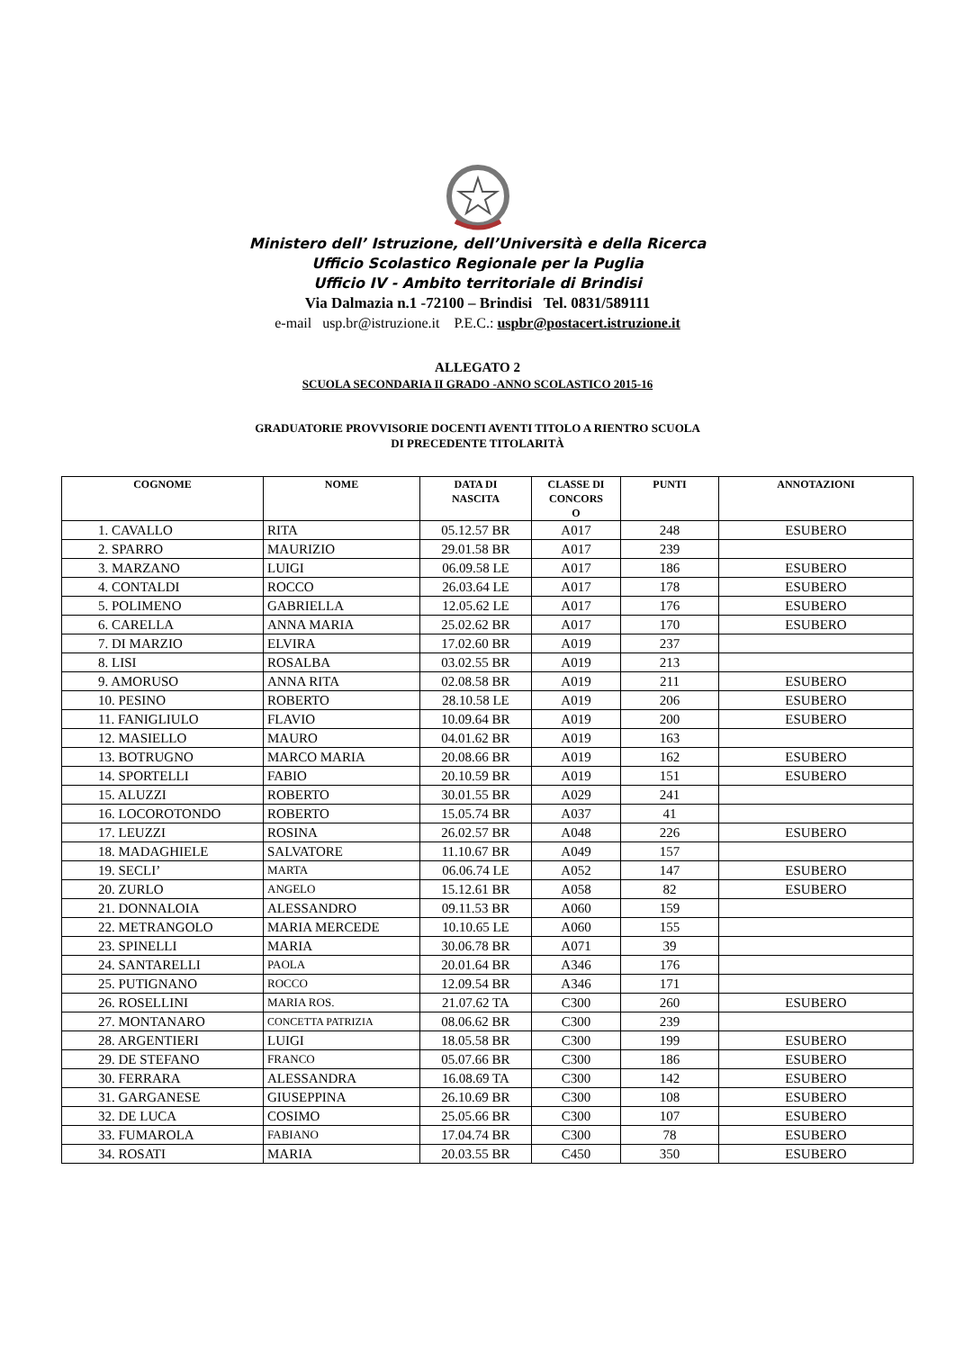Ministero dell’ Istruzione, dell’Università e della Ricerca
Ufficio Scolastico Regionale per la Puglia
Ufficio IV - Ambito territoriale di Brindisi
Via Dalmazia n.1 -72100 – Brindisi Tel. 0831/589111
e-mail usp.br@istruzione.it P.E.C.: uspbr@postacert.istruzione.it
ALLEGATO 2
SCUOLA SECONDARIA II GRADO -ANNO SCOLASTICO 2015-16
GRADUATORIE PROVVISORIE DOCENTI AVENTI TITOLO A RIENTRO SCUOLA
DI PRECEDENTE TITOLARITÀ
| COGNOME | NOME | DATA DI NASCITA | CLASSE DI CONCORS O | PUNTI | ANNOTAZIONI |
| --- | --- | --- | --- | --- | --- |
| 1. CAVALLO | RITA | 05.12.57 BR | A017 | 248 | ESUBERO |
| 2. SPARRO | MAURIZIO | 29.01.58 BR | A017 | 239 | |
| 3. MARZANO | LUIGI | 06.09.58 LE | A017 | 186 | ESUBERO |
| 4. CONTALDI | ROCCO | 26.03.64 LE | A017 | 178 | ESUBERO |
| 5. POLIMENO | GABRIELLA | 12.05.62 LE | A017 | 176 | ESUBERO |
| 6. CARELLA | ANNA MARIA | 25.02.62 BR | A017 | 170 | ESUBERO |
| 7. DI MARZIO | ELVIRA | 17.02.60 BR | A019 | 237 | |
| 8. LISI | ROSALBA | 03.02.55 BR | A019 | 213 | |
| 9. AMORUSO | ANNA RITA | 02.08.58 BR | A019 | 211 | ESUBERO |
| 10. PESINO | ROBERTO | 28.10.58 LE | A019 | 206 | ESUBERO |
| 11. FANIGLIULO | FLAVIO | 10.09.64 BR | A019 | 200 | ESUBERO |
| 12. MASIELLO | MAURO | 04.01.62 BR | A019 | 163 | |
| 13. BOTRUGNO | MARCO MARIA | 20.08.66 BR | A019 | 162 | ESUBERO |
| 14. SPORTELLI | FABIO | 20.10.59 BR | A019 | 151 | ESUBERO |
| 15. ALUZZI | ROBERTO | 30.01.55 BR | A029 | 241 | |
| 16. LOCOROTONDO | ROBERTO | 15.05.74 BR | A037 | 41 | |
| 17. LEUZZI | ROSINA | 26.02.57 BR | A048 | 226 | ESUBERO |
| 18. MADAGHIELE | SALVATORE | 11.10.67 BR | A049 | 157 | |
| 19. SECLI’ | MARTA | 06.06.74 LE | A052 | 147 | ESUBERO |
| 20. ZURLO | ANGELO | 15.12.61 BR | A058 | 82 | ESUBERO |
| 21. DONNALOIA | ALESSANDRO | 09.11.53 BR | A060 | 159 | |
| 22. METRANGOLO | MARIA MERCEDE | 10.10.65 LE | A060 | 155 | |
| 23. SPINELLI | MARIA | 30.06.78 BR | A071 | 39 | |
| 24. SANTARELLI | PAOLA | 20.01.64 BR | A346 | 176 | |
| 25. PUTIGNANO | ROCCO | 12.09.54 BR | A346 | 171 | |
| 26. ROSELLINI | MARIA ROS. | 21.07.62 TA | C300 | 260 | ESUBERO |
| 27. MONTANARO | CONCETTA PATRIZIA | 08.06.62 BR | C300 | 239 | |
| 28. ARGENTIERI | LUIGI | 18.05.58 BR | C300 | 199 | ESUBERO |
| 29. DE STEFANO | FRANCO | 05.07.66 BR | C300 | 186 | ESUBERO |
| 30. FERRARA | ALESSANDRA | 16.08.69 TA | C300 | 142 | ESUBERO |
| 31. GARGANESE | GIUSEPPINA | 26.10.69 BR | C300 | 108 | ESUBERO |
| 32. DE LUCA | COSIMO | 25.05.66 BR | C300 | 107 | ESUBERO |
| 33. FUMAROLA | FABIANO | 17.04.74 BR | C300 | 78 | ESUBERO |
| 34. ROSATI | MARIA | 20.03.55 BR | C450 | 350 | ESUBERO |